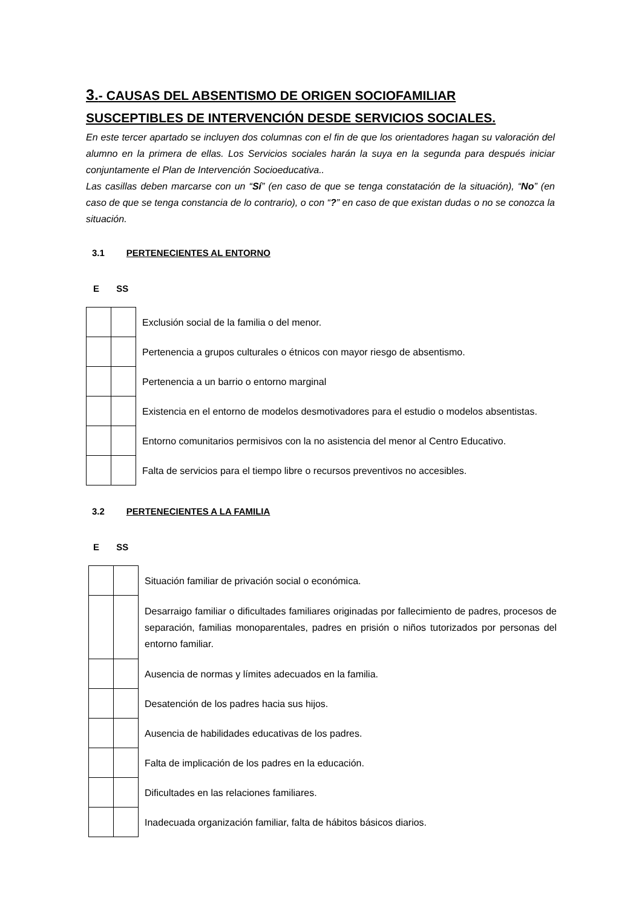3.- CAUSAS DEL ABSENTISMO DE ORIGEN SOCIOFAMILIAR SUSCEPTIBLES DE INTERVENCIÓN DESDE SERVICIOS SOCIALES.
En este tercer apartado se incluyen dos columnas con el fin de que los orientadores hagan su valoración del alumno en la primera de ellas. Los Servicios sociales harán la suya en la segunda para después iniciar conjuntamente el Plan de Intervención Socioeducativa..
Las casillas deben marcarse con un “Sí” (en caso de que se tenga constatación de la situación), “No” (en caso de que se tenga constancia de lo contrario), o con “?” en caso de que existan dudas o no se conozca la situación.
3.1 PERTENECIENTES AL ENTORNO
E SS
| | | Exclusión social de la familia o del menor. |
| | | Pertenencia a grupos culturales o étnicos con mayor riesgo de absentismo. |
| | | Pertenencia a un barrio o entorno marginal |
| | | Existencia en el entorno de modelos desmotivadores para el estudio o modelos absentistas. |
| | | Entorno comunitarios permisivos con la no asistencia del menor al Centro Educativo. |
| | | Falta de servicios para el tiempo libre o recursos preventivos no accesibles. |
3.2 PERTENECIENTES A LA FAMILIA
E SS
| | | Situación familiar de privación social o económica. |
| | | Desarraigo familiar o dificultades familiares originadas por fallecimiento de padres, procesos de separación, familias monoparentales, padres en prisión o niños tutorizados por personas del entorno familiar. |
| | | Ausencia de normas y límites adecuados en la familia. |
| | | Desatención de los padres hacia sus hijos. |
| | | Ausencia de habilidades educativas de los padres. |
| | | Falta de implicación de los padres en la educación. |
| | | Dificultades en las relaciones familiares. |
| | | Inadecuada organización familiar, falta de hábitos básicos diarios. |